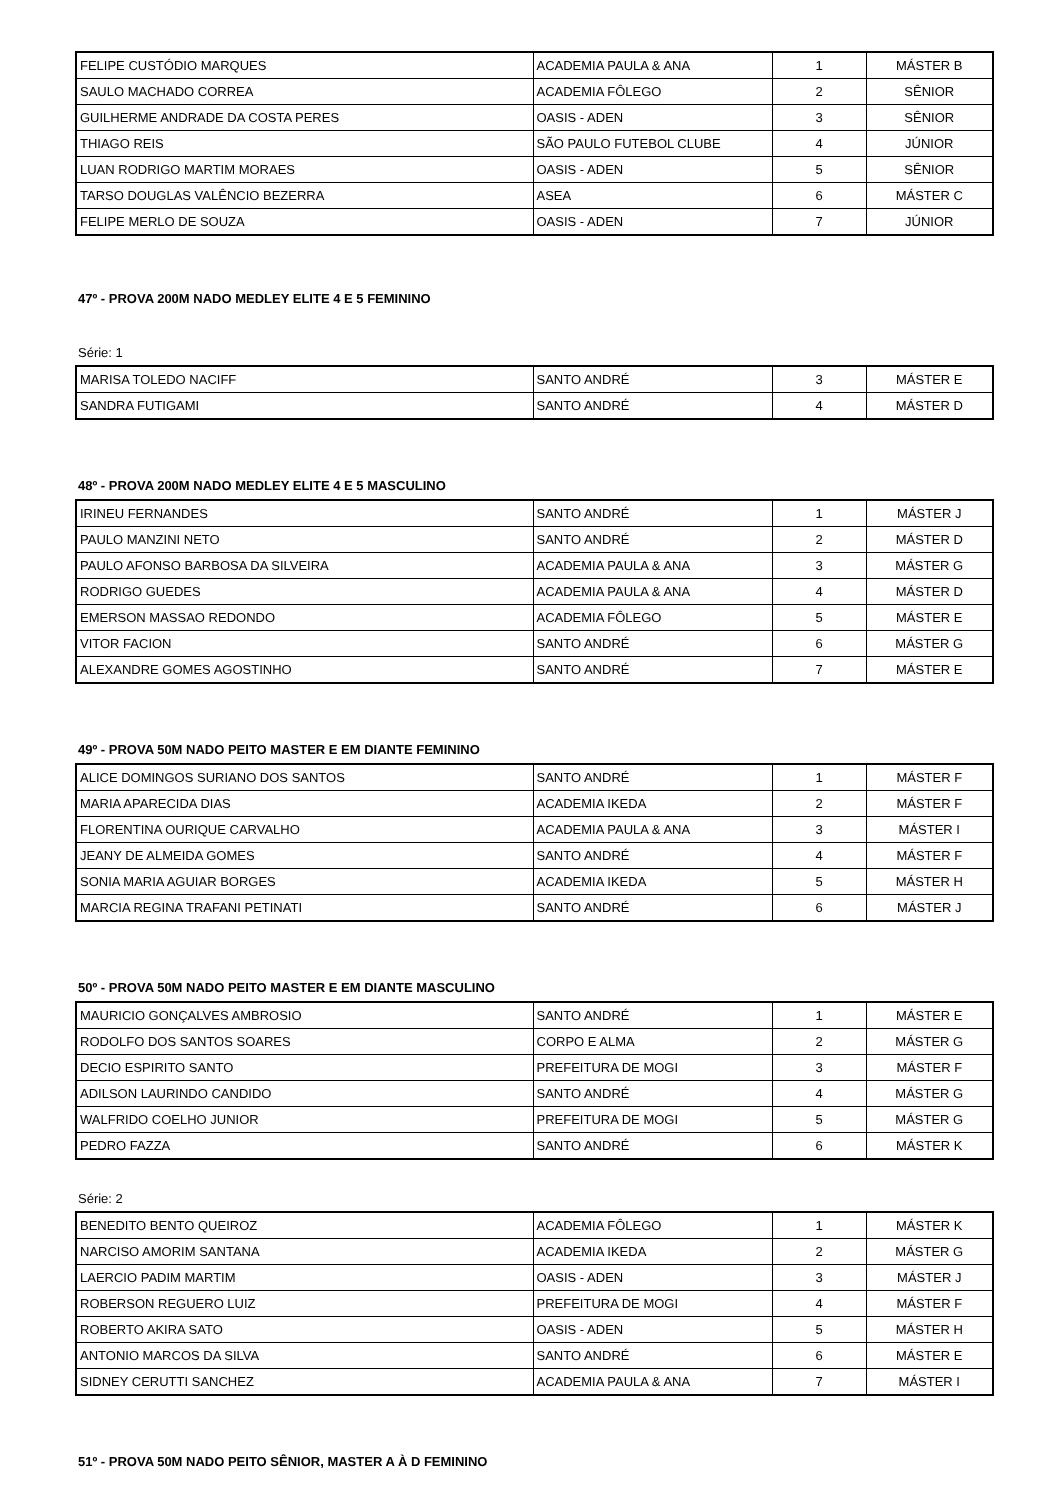| FELIPE CUSTÓDIO MARQUES | ACADEMIA PAULA & ANA | 1 | MÁSTER B |
| SAULO MACHADO CORREA | ACADEMIA FÔLEGO | 2 | SÊNIOR |
| GUILHERME ANDRADE DA COSTA PERES | OASIS - ADEN | 3 | SÊNIOR |
| THIAGO REIS | SÃO PAULO FUTEBOL CLUBE | 4 | JÚNIOR |
| LUAN RODRIGO MARTIM MORAES | OASIS - ADEN | 5 | SÊNIOR |
| TARSO DOUGLAS VALÊNCIO BEZERRA | ASEA | 6 | MÁSTER C |
| FELIPE MERLO DE SOUZA | OASIS - ADEN | 7 | JÚNIOR |
47º - PROVA 200M NADO MEDLEY ELITE 4 E 5 FEMININO
Série: 1
| MARISA TOLEDO NACIFF | SANTO ANDRÉ | 3 | MÁSTER E |
| SANDRA FUTIGAMI | SANTO ANDRÉ | 4 | MÁSTER D |
48º - PROVA 200M NADO MEDLEY ELITE 4 E 5 MASCULINO
| IRINEU FERNANDES | SANTO ANDRÉ | 1 | MÁSTER J |
| PAULO MANZINI NETO | SANTO ANDRÉ | 2 | MÁSTER D |
| PAULO AFONSO BARBOSA DA SILVEIRA | ACADEMIA PAULA & ANA | 3 | MÁSTER G |
| RODRIGO GUEDES | ACADEMIA PAULA & ANA | 4 | MÁSTER D |
| EMERSON MASSAO REDONDO | ACADEMIA FÔLEGO | 5 | MÁSTER E |
| VITOR FACION | SANTO ANDRÉ | 6 | MÁSTER G |
| ALEXANDRE GOMES AGOSTINHO | SANTO ANDRÉ | 7 | MÁSTER E |
49º - PROVA 50M NADO PEITO MASTER E EM DIANTE FEMININO
| ALICE DOMINGOS SURIANO DOS SANTOS | SANTO ANDRÉ | 1 | MÁSTER F |
| MARIA APARECIDA DIAS | ACADEMIA IKEDA | 2 | MÁSTER F |
| FLORENTINA OURIQUE CARVALHO | ACADEMIA PAULA & ANA | 3 | MÁSTER I |
| JEANY DE ALMEIDA GOMES | SANTO ANDRÉ | 4 | MÁSTER F |
| SONIA MARIA AGUIAR BORGES | ACADEMIA IKEDA | 5 | MÁSTER H |
| MARCIA REGINA TRAFANI PETINATI | SANTO ANDRÉ | 6 | MÁSTER J |
50º - PROVA 50M NADO PEITO MASTER E EM DIANTE MASCULINO
| MAURICIO GONÇALVES AMBROSIO | SANTO ANDRÉ | 1 | MÁSTER E |
| RODOLFO DOS SANTOS SOARES | CORPO E ALMA | 2 | MÁSTER G |
| DECIO ESPIRITO SANTO | PREFEITURA DE MOGI | 3 | MÁSTER F |
| ADILSON LAURINDO CANDIDO | SANTO ANDRÉ | 4 | MÁSTER G |
| WALFRIDO COELHO JUNIOR | PREFEITURA DE MOGI | 5 | MÁSTER G |
| PEDRO FAZZA | SANTO ANDRÉ | 6 | MÁSTER K |
Série: 2
| BENEDITO BENTO QUEIROZ | ACADEMIA FÔLEGO | 1 | MÁSTER K |
| NARCISO AMORIM SANTANA | ACADEMIA IKEDA | 2 | MÁSTER G |
| LAERCIO PADIM MARTIM | OASIS - ADEN | 3 | MÁSTER J |
| ROBERSON REGUERO LUIZ | PREFEITURA DE MOGI | 4 | MÁSTER F |
| ROBERTO AKIRA SATO | OASIS - ADEN | 5 | MÁSTER H |
| ANTONIO MARCOS DA SILVA | SANTO ANDRÉ | 6 | MÁSTER E |
| SIDNEY CERUTTI SANCHEZ | ACADEMIA PAULA & ANA | 7 | MÁSTER I |
51º - PROVA 50M NADO PEITO SÊNIOR, MASTER A À D FEMININO